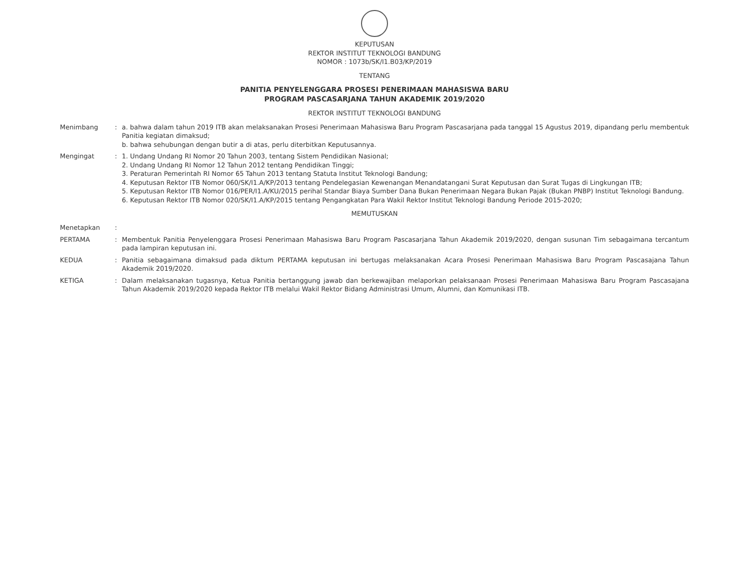KEPUTUSAN
REKTOR INSTITUT TEKNOLOGI BANDUNG
NOMOR : 1073b/SK/I1.B03/KP/2019
TENTANG
PANITIA PENYELENGGARA PROSESI PENERIMAAN MAHASISWA BARU
PROGRAM PASCASARJANA TAHUN AKADEMIK 2019/2020
REKTOR INSTITUT TEKNOLOGI BANDUNG
Menimbang : a. bahwa dalam tahun 2019 ITB akan melaksanakan Prosesi Penerimaan Mahasiswa Baru Program Pascasarjana pada tanggal 15 Agustus 2019, dipandang perlu membentuk Panitia kegiatan dimaksud;
b. bahwa sehubungan dengan butir a di atas, perlu diterbitkan Keputusannya.
Mengingat : 1. Undang Undang RI Nomor 20 Tahun 2003, tentang Sistem Pendidikan Nasional;
2. Undang Undang RI Nomor 12 Tahun 2012 tentang Pendidikan Tinggi;
3. Peraturan Pemerintah RI Nomor 65 Tahun 2013 tentang Statuta Institut Teknologi Bandung;
4. Keputusan Rektor ITB Nomor 060/SK/I1.A/KP/2013 tentang Pendelegasian Kewenangan Menandatangani Surat Keputusan dan Surat Tugas di Lingkungan ITB;
5. Keputusan Rektor ITB Nomor 016/PER/I1.A/KU/2015 perihal Standar Biaya Sumber Dana Bukan Penerimaan Negara Bukan Pajak (Bukan PNBP) Institut Teknologi Bandung.
6. Keputusan Rektor ITB Nomor 020/SK/I1.A/KP/2015 tentang Pengangkatan Para Wakil Rektor Institut Teknologi Bandung Periode 2015-2020;
MEMUTUSKAN
Menetapkan :
PERTAMA : Membentuk Panitia Penyelenggara Prosesi Penerimaan Mahasiswa Baru Program Pascasarjana Tahun Akademik 2019/2020, dengan susunan Tim sebagaimana tercantum pada lampiran keputusan ini.
KEDUA : Panitia sebagaimana dimaksud pada diktum PERTAMA keputusan ini bertugas melaksanakan Acara Prosesi Penerimaan Mahasiswa Baru Program Pascasajana Tahun Akademik 2019/2020.
KETIGA : Dalam melaksanakan tugasnya, Ketua Panitia bertanggung jawab dan berkewajiban melaporkan pelaksanaan Prosesi Penerimaan Mahasiswa Baru Program Pascasajana Tahun Akademik 2019/2020 kepada Rektor ITB melalui Wakil Rektor Bidang Administrasi Umum, Alumni, dan Komunikasi ITB.